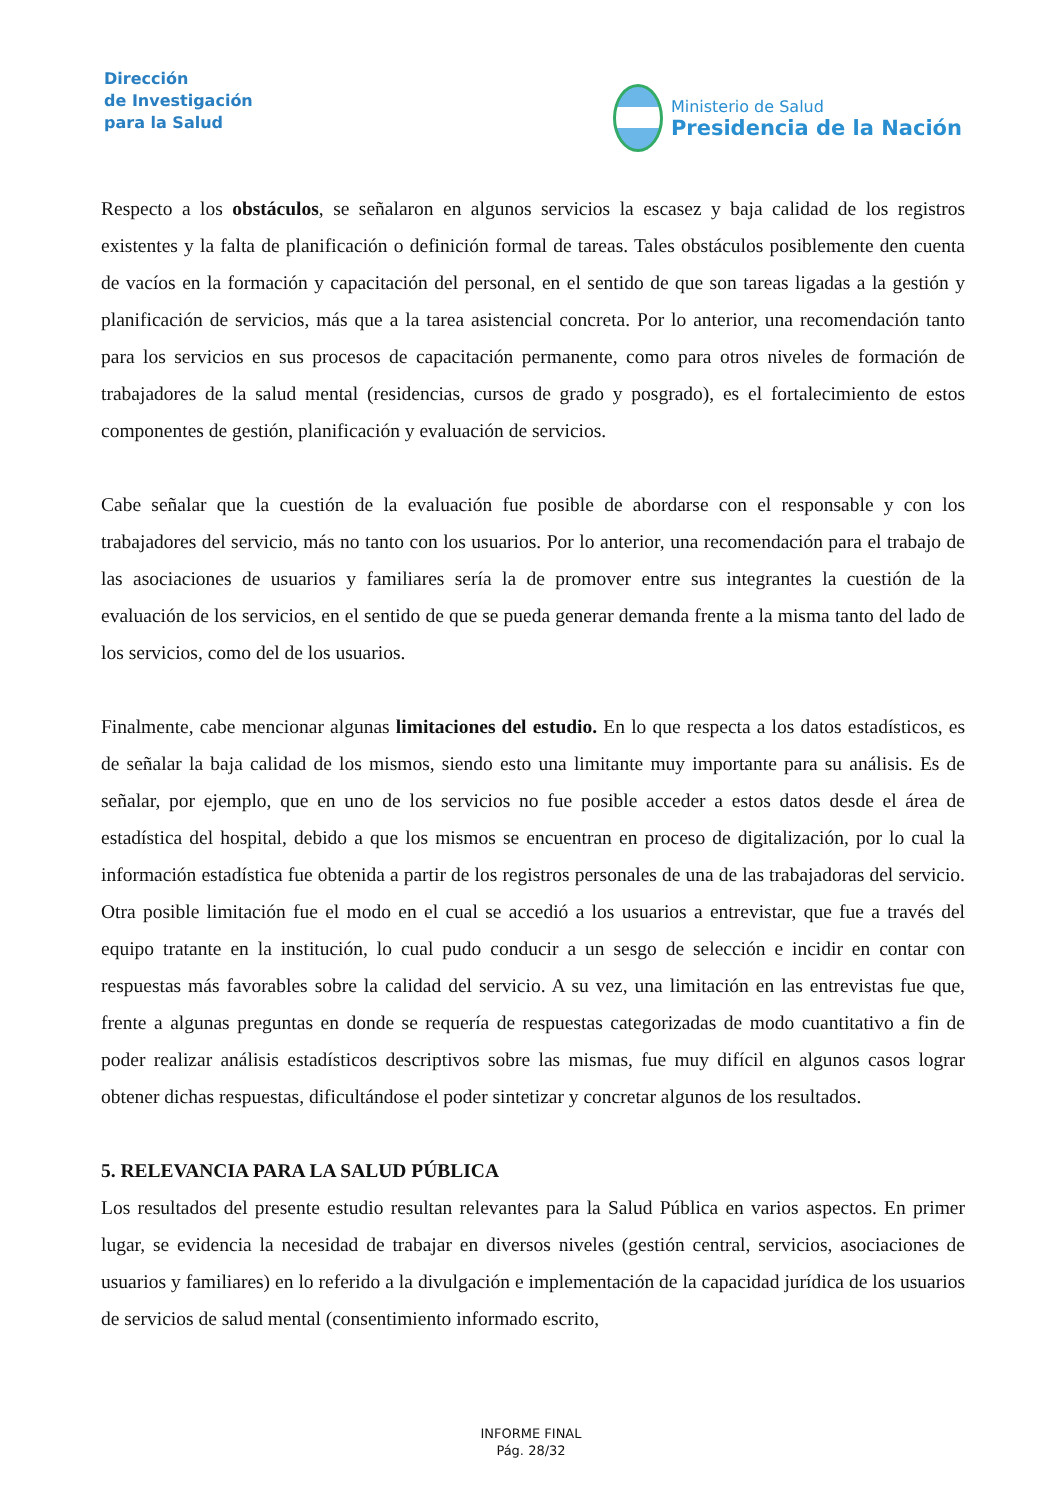Dirección
de Investigación
para la Salud
Ministerio de Salud
Presidencia de la Nación
Respecto a los obstáculos, se señalaron en algunos servicios la escasez y baja calidad de los registros existentes y la falta de planificación o definición formal de tareas. Tales obstáculos posiblemente den cuenta de vacíos en la formación y capacitación del personal, en el sentido de que son tareas ligadas a la gestión y planificación de servicios, más que a la tarea asistencial concreta. Por lo anterior, una recomendación tanto para los servicios en sus procesos de capacitación permanente, como para otros niveles de formación de trabajadores de la salud mental (residencias, cursos de grado y posgrado), es el fortalecimiento de estos componentes de gestión, planificación y evaluación de servicios.
Cabe señalar que la cuestión de la evaluación fue posible de abordarse con el responsable y con los trabajadores del servicio, más no tanto con los usuarios. Por lo anterior, una recomendación para el trabajo de las asociaciones de usuarios y familiares sería la de promover entre sus integrantes la cuestión de la evaluación de los servicios, en el sentido de que se pueda generar demanda frente a la misma tanto del lado de los servicios, como del de los usuarios.
Finalmente, cabe mencionar algunas limitaciones del estudio. En lo que respecta a los datos estadísticos, es de señalar la baja calidad de los mismos, siendo esto una limitante muy importante para su análisis. Es de señalar, por ejemplo, que en uno de los servicios no fue posible acceder a estos datos desde el área de estadística del hospital, debido a que los mismos se encuentran en proceso de digitalización, por lo cual la información estadística fue obtenida a partir de los registros personales de una de las trabajadoras del servicio. Otra posible limitación fue el modo en el cual se accedió a los usuarios a entrevistar, que fue a través del equipo tratante en la institución, lo cual pudo conducir a un sesgo de selección e incidir en contar con respuestas más favorables sobre la calidad del servicio. A su vez, una limitación en las entrevistas fue que, frente a algunas preguntas en donde se requería de respuestas categorizadas de modo cuantitativo a fin de poder realizar análisis estadísticos descriptivos sobre las mismas, fue muy difícil en algunos casos lograr obtener dichas respuestas, dificultándose el poder sintetizar y concretar algunos de los resultados.
5. RELEVANCIA PARA LA SALUD PÚBLICA
Los resultados del presente estudio resultan relevantes para la Salud Pública en varios aspectos. En primer lugar, se evidencia la necesidad de trabajar en diversos niveles (gestión central, servicios, asociaciones de usuarios y familiares) en lo referido a la divulgación e implementación de la capacidad jurídica de los usuarios de servicios de salud mental (consentimiento informado escrito,
INFORME FINAL
Pág. 28/32